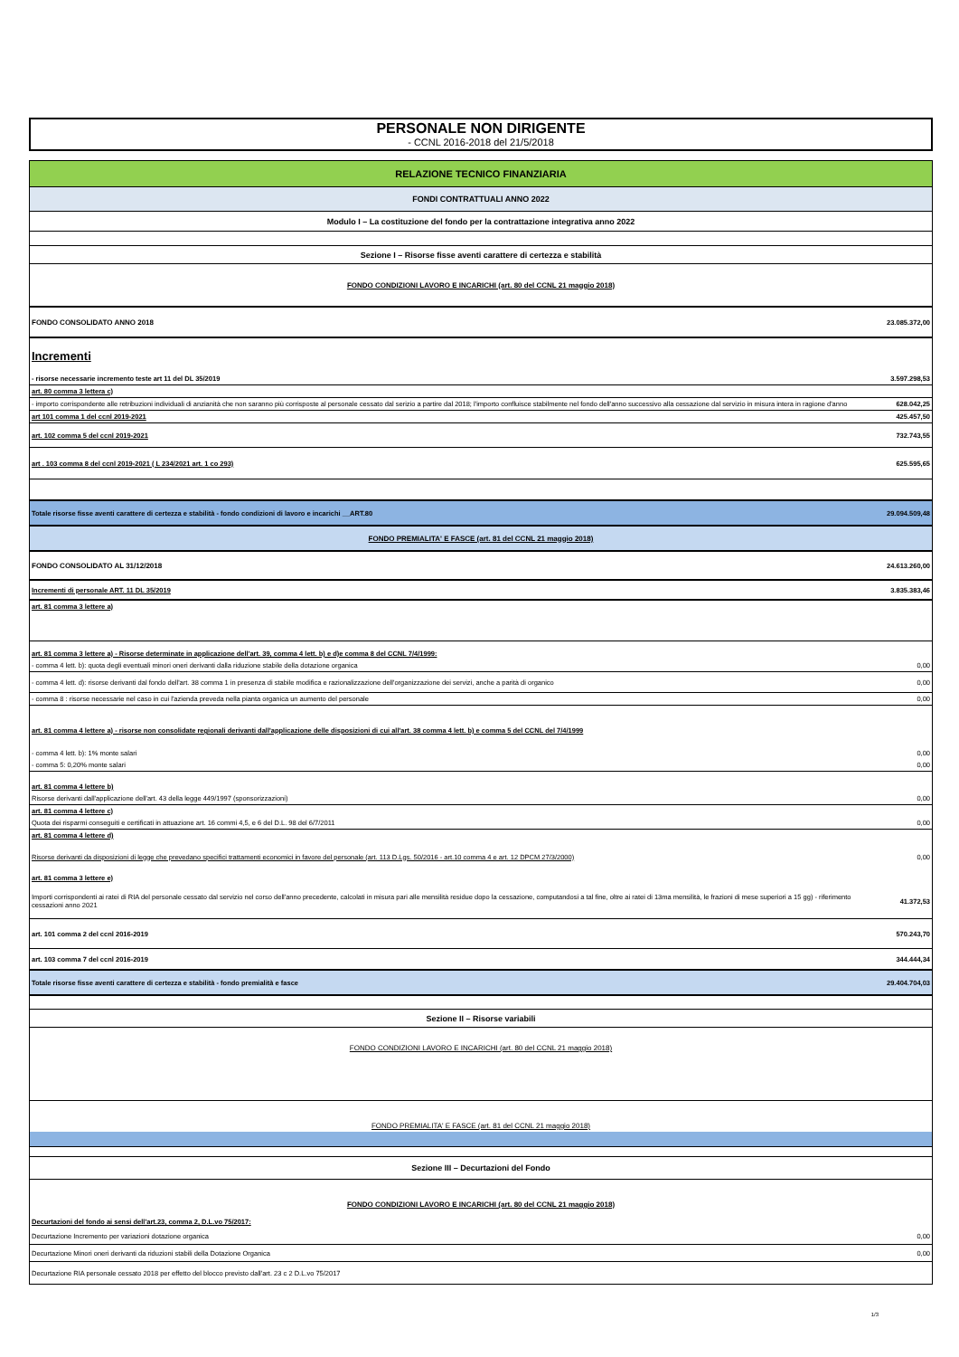PERSONALE NON DIRIGENTE
- CCNL 2016-2018 del 21/5/2018
| RELAZIONE TECNICO FINANZIARIA | |
| FONDI CONTRATTUALI ANNO 2022 | |
| Modulo I – La costituzione del fondo per la contrattazione integrativa anno 2022 | |
| Sezione I – Risorse fisse aventi carattere di certezza e stabilità | |
| FONDO CONDIZIONI LAVORO E INCARICHI (art. 80 del CCNL 21 maggio 2018) | |
| FONDO CONSOLIDATO ANNO 2018 | 23.085.372,00 |
| Incrementi | |
| - risorse necessarie incremento teste art 11 del DL 35/2019 | 3.597.298,53 |
| art. 80 comma 3 lettera c) | |
| - importo corrispondente alle retribuzioni individuali di anzianità che non saranno più corrisposte al personale cessato dal serizio a partire dal 2018; l'importo confluisce stabilmente nel fondo dell'anno successivo alla cessazione dal servizio in misura intera in ragione d'anno | 628.042,25 |
| art 101 comma 1 del ccnl 2019-2021 | 425.457,50 |
| art. 102 comma 5 del ccnl 2019-2021 | 732.743,55 |
| art . 103 comma 8 del ccnl 2019-2021 ( L 234/2021 art. 1 co 293) | 625.595,65 |
| Totale risorse fisse aventi carattere di certezza e stabilità - fondo condizioni di lavoro e incarichi __ART.80 | 29.094.509,48 |
| FONDO PREMIALITA' E FASCE (art. 81 del CCNL 21 maggio 2018) | |
| FONDO CONSOLIDATO AL 31/12/2018 | 24.613.260,00 |
| Incrementi di personale ART. 11 DL 35/2019 | 3.835.383,46 |
| art. 81 comma 3 lettere a) | |
| art. 81 comma 3 lettere a) - Risorse determinate in applicazione dell'art. 39, comma 4 lett. b) e d)e comma 8 del CCNL 7/4/1999: | |
| - comma 4 lett. b): quota degli eventuali minori oneri derivanti dalla riduzione stabile della dotazione organica | 0,00 |
| - comma 4 lett. d): risorse derivanti dal fondo dell'art. 38 comma 1 in presenza di stabile modifica e razionalizzazione dell'organizzazione dei servizi, anche a parità di organico | 0,00 |
| - comma 8 : risorse necessarie nel caso in cui l'azienda preveda nella pianta organica un aumento del personale | 0,00 |
| art. 81 comma 4 lettere a) - risorse non consolidate regionali derivanti dall'applicazione delle disposizioni di cui all'art. 38 comma 4 lett. b) e comma 5 del CCNL del 7/4/1999 | |
| - comma 4 lett. b): 1% monte salari | 0,00 |
| - comma 5: 0,20% monte salari | 0,00 |
| art. 81 comma 4 lettere b) | |
| Risorse derivanti dall'applicazione dell'art. 43 della legge 449/1997 (sponsorizzazioni) | 0,00 |
| art. 81 comma 4 lettere c) | |
| Quota dei risparmi conseguiti e certificati in attuazione art. 16 commi 4,5, e 6 del D.L. 98 del 6/7/2011 | 0,00 |
| art. 81 comma 4 lettere d) | |
| Risorse derivanti da disposizioni di legge che prevedano specifici trattamenti economici in favore del personale (art. 113 D.Lgs. 50/2016 - art.10 comma 4 e art. 12 DPCM 27/3/2000) | 0,00 |
| art. 81 comma 3 lettere e) | |
| Importi corrispondenti ai ratei di RIA del personale cessato dal servizio nel corso dell'anno precedente, calcolati in misura pari alle mensilità residue dopo la cessazione, computandosi a tal fine, oltre ai ratei di 13ma mensilità, le frazioni di mese superiori a 15 gg) - riferimento cessazioni anno 2021 | 41.372,53 |
| art. 101 comma 2 del ccnl 2016-2019 | 570.243,70 |
| art. 103 comma 7 del ccnl 2016-2019 | 344.444,34 |
| Totale risorse fisse aventi carattere di certezza e stabilità - fondo premialità e fasce | 29.404.704,03 |
| Sezione II – Risorse variabili | |
| FONDO CONDIZIONI LAVORO E INCARICHI (art. 80 del CCNL 21 maggio 2018) | |
| FONDO PREMIALITA' E FASCE (art. 81 del CCNL 21 maggio 2018) | |
| Sezione III – Decurtazioni del Fondo | |
| FONDO CONDIZIONI LAVORO E INCARICHI (art. 80 del CCNL 21 maggio 2018) | |
| Decurtazioni del fondo ai sensi dell'art.23, comma 2, D.L.vo 75/2017: | |
| Decurtazione Incremento per variazioni dotazione organica | 0,00 |
| Decurtazione Minori oneri derivanti da riduzioni stabili della Dotazione Organica | 0,00 |
| Decurtazione RIA personale cessato 2018 per effetto del blocco previsto dall'art. 23 c 2 D.L.vo 75/2017 | |
1/3